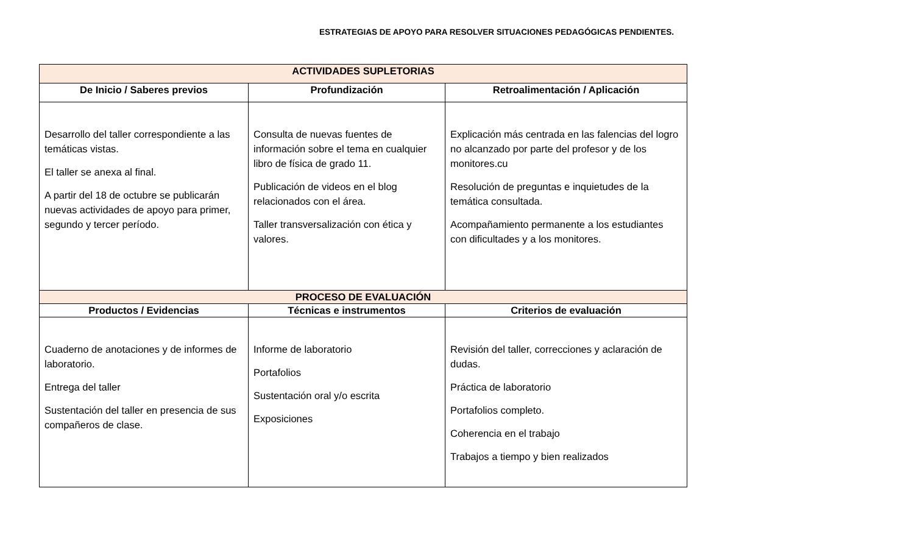ESTRATEGIAS DE APOYO PARA RESOLVER SITUACIONES PEDAGÓGICAS PENDIENTES.
| ACTIVIDADES SUPLETORIAS | | |
| --- | --- | --- |
| De Inicio / Saberes previos | Profundización | Retroalimentación / Aplicación |
| Desarrollo del taller correspondiente a las temáticas vistas. El taller se anexa al final. A partir del 18 de octubre se publicarán nuevas actividades de apoyo para primer, segundo y tercer período. | Consulta de nuevas fuentes de información sobre el tema en cualquier libro de física de grado 11. Publicación de videos en el blog relacionados con el área. Taller transversalización con ética y valores. | Explicación más centrada en las falencias del logro no alcanzado por parte del profesor y de los monitores.cu Resolución de preguntas e inquietudes de la temática consultada. Acompañamiento permanente a los estudiantes con dificultades y a los monitores. |
| PROCESO DE EVALUACIÓN | | |
| Productos / Evidencias | Técnicas e instrumentos | Criterios de evaluación |
| Cuaderno de anotaciones y de informes de laboratorio. Entrega del taller Sustentación del taller en presencia de sus compañeros de clase. | Informe de laboratorio Portafolios Sustentación oral y/o escrita Exposiciones | Revisión del taller, correcciones y aclaración de dudas. Práctica de laboratorio Portafolios completo. Coherencia en el trabajo Trabajos a tiempo y bien realizados |